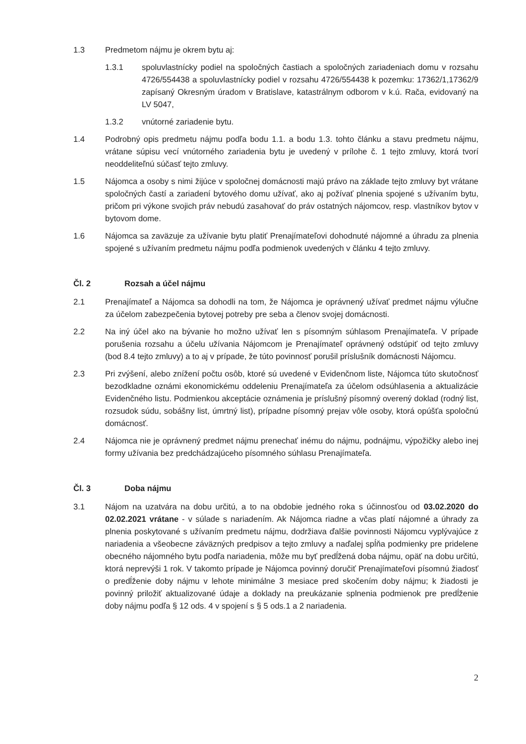1.3 Predmetom nájmu je okrem bytu aj:
1.3.1 spoluvlastnícky podiel na spoločných častiach a spoločných zariadeniach domu v rozsahu 4726/554438 a spoluvlastnícky podiel v rozsahu 4726/554438 k pozemku: 17362/1,17362/9 zapísaný Okresným úradom v Bratislave, katastrálnym odborom v k.ú. Rača, evidovaný na LV 5047,
1.3.2 vnútorné zariadenie bytu.
1.4 Podrobný opis predmetu nájmu podľa bodu 1.1. a bodu 1.3. tohto článku a stavu predmetu nájmu, vrátane súpisu vecí vnútorného zariadenia bytu je uvedený v prílohe č. 1 tejto zmluvy, ktorá tvorí neoddeliteľnú súčasť tejto zmluvy.
1.5 Nájomca a osoby s nimi žijúce v spoločnej domácnosti majú právo na základe tejto zmluvy byt vrátane spoločných častí a zariadení bytového domu užívať, ako aj požívať plnenia spojené s užívaním bytu, pričom pri výkone svojich práv nebudú zasahovať do práv ostatných nájomcov, resp. vlastníkov bytov v bytovom dome.
1.6 Nájomca sa zaväzuje za užívanie bytu platiť Prenajímateľovi dohodnuté nájomné a úhradu za plnenia spojené s užívaním predmetu nájmu podľa podmienok uvedených v článku 4 tejto zmluvy.
Čl. 2 Rozsah a účel nájmu
2.1 Prenajímateľ a Nájomca sa dohodli na tom, že Nájomca je oprávnený užívať predmet nájmu výlučne za účelom zabezpečenia bytovej potreby pre seba a členov svojej domácnosti.
2.2 Na iný účel ako na bývanie ho možno užívať len s písomným súhlasom Prenajímateľa. V prípade porušenia rozsahu a účelu užívania Nájomcom je Prenajímateľ oprávnený odstúpiť od tejto zmluvy (bod 8.4 tejto zmluvy) a to aj v prípade, že túto povinnosť porušil príslušník domácnosti Nájomcu.
2.3 Pri zvýšení, alebo znížení počtu osôb, ktoré sú uvedené v Evidenčnom liste, Nájomca túto skutočnosť bezodkladne oznámi ekonomickému oddeleniu Prenajímateľa za účelom odsúhlasenia a aktualizácie Evidenčného listu. Podmienkou akceptácie oznámenia je príslušný písomný overený doklad (rodný list, rozsudok súdu, sobášny list, úmrtný list), prípadne písomný prejav vôle osoby, ktorá opúšťa spoločnú domácnosť.
2.4 Nájomca nie je oprávnený predmet nájmu prenechať inému do nájmu, podnájmu, výpožičky alebo inej formy užívania bez predchádzajúceho písomného súhlasu Prenajímateľa.
Čl. 3 Doba nájmu
3.1 Nájom na uzatvára na dobu určitú, a to na obdobie jedného roka s účinnosťou od 03.02.2020 do 02.02.2021 vrátane - v súlade s nariadením. Ak Nájomca riadne a včas platí nájomné a úhrady za plnenia poskytované s užívaním predmetu nájmu, dodržiava ďalšie povinnosti Nájomcu vyplývajúce z nariadenia a všeobecne záväzných predpisov a tejto zmluvy a naďalej spĺňa podmienky pre pridelene obecného nájomného bytu podľa nariadenia, môže mu byť predĺžená doba nájmu, opäť na dobu určitú, ktorá neprevýši 1 rok. V takomto prípade je Nájomca povinný doručiť Prenajímateľovi písomnú žiadosť o predĺženie doby nájmu v lehote minimálne 3 mesiace pred skočením doby nájmu; k žiadosti je povinný priložiť aktualizované údaje a doklady na preukázanie splnenia podmienok pre predĺženie doby nájmu podľa § 12 ods. 4 v spojení s § 5 ods.1 a 2 nariadenia.
2